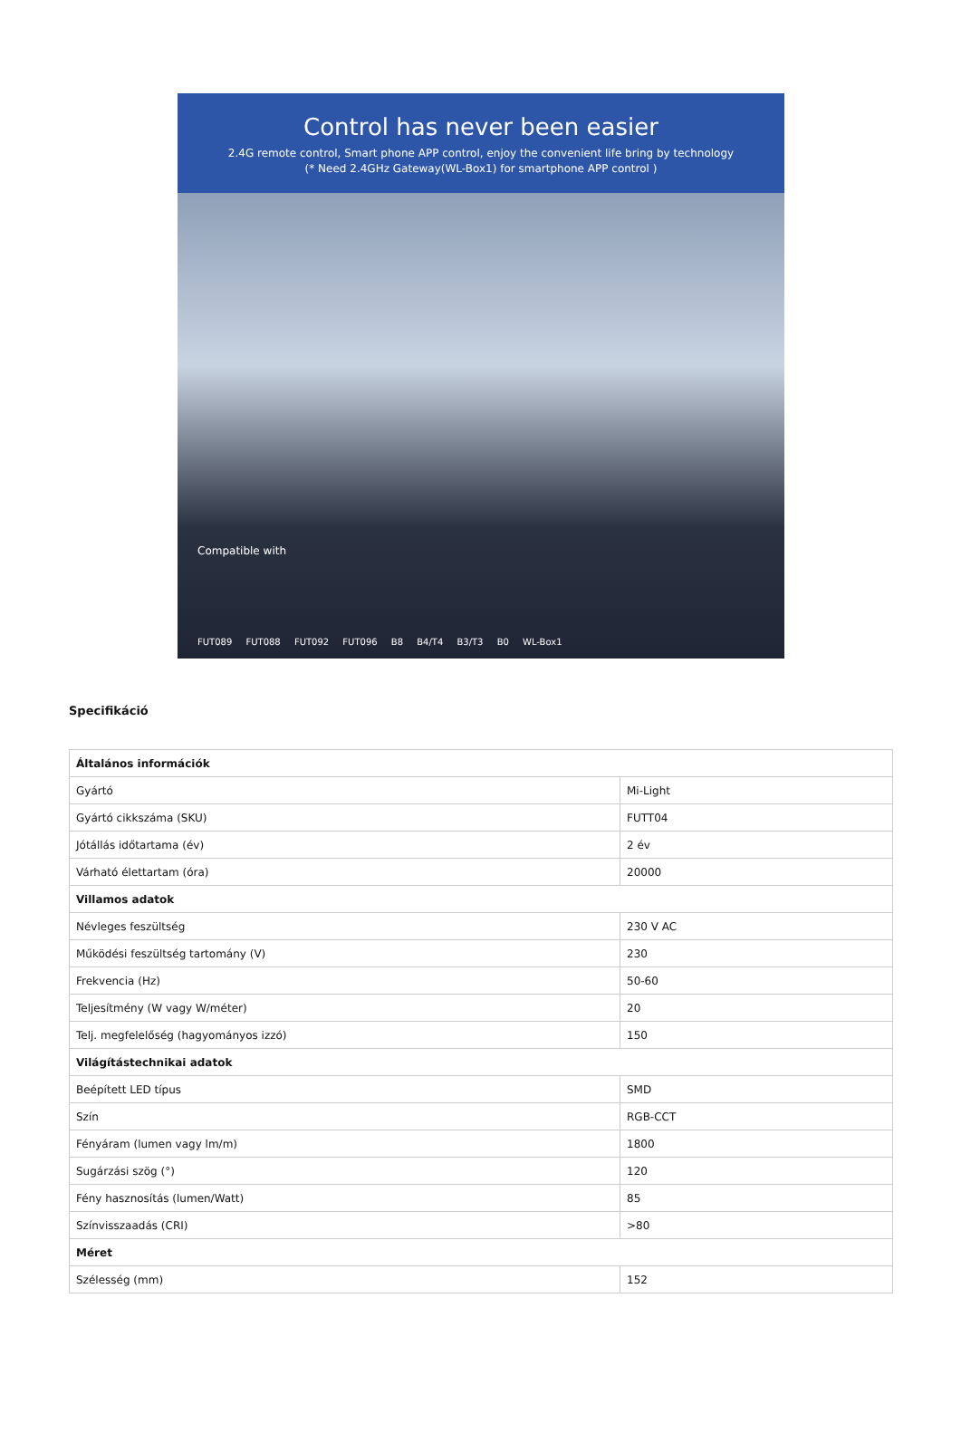Control has never been easier
2.4G remote control, Smart phone APP control, enjoy the convenient life bring by technology
(* Need 2.4GHz Gateway(WL-Box1) for smartphone APP control )
Compatible with
FUT089 FUT088 FUT092 FUT096 B8 B4/T4 B3/T3 B0 WL-Box1
Specifikáció
| Általános információk | |
| Gyártó | Mi-Light |
| Gyártó cikkszáma (SKU) | FUTT04 |
| Jótállás időtartama (év) | 2 év |
| Várható élettartam (óra) | 20000 |
| Villamos adatok | |
| Névleges feszültség | 230 V AC |
| Működési feszültség tartomány (V) | 230 |
| Frekvencia (Hz) | 50-60 |
| Teljesítmény (W vagy W/méter) | 20 |
| Telj. megfelelőség (hagyományos izzó) | 150 |
| Világítástechnikai adatok | |
| Beépített LED típus | SMD |
| Szín | RGB-CCT |
| Fényáram (lumen vagy lm/m) | 1800 |
| Sugárzási szög (°) | 120 |
| Fény hasznosítás (lumen/Watt) | 85 |
| Színvisszaadás (CRI) | >80 |
| Méret | |
| Szélesség (mm) | 152 |